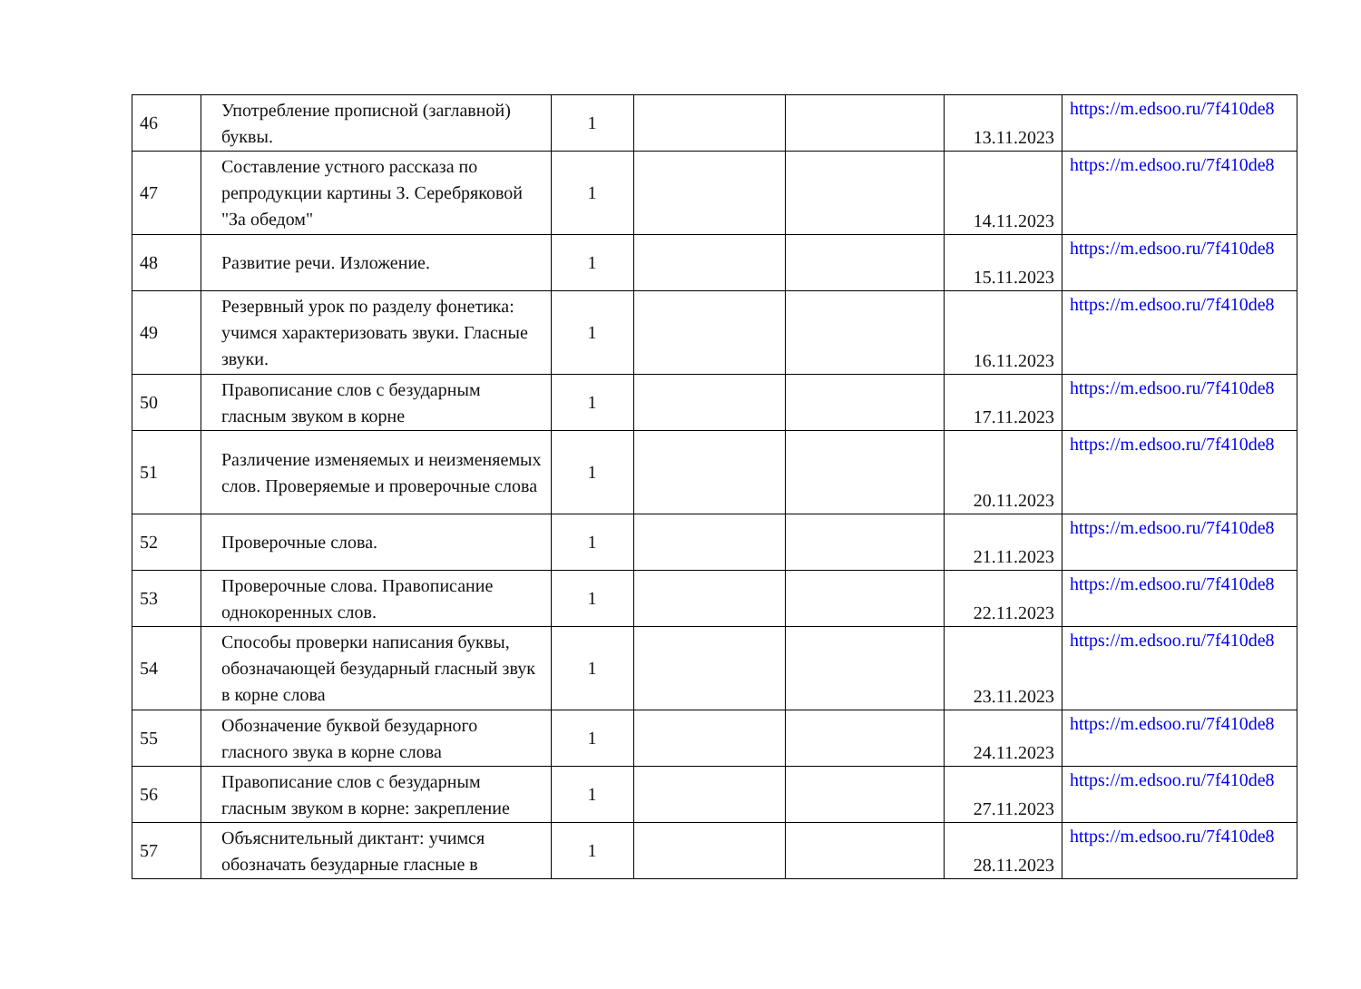| 46 | Употребление прописной (заглавной) буквы. | 1 | | | 13.11.2023 | https://m.edsoo.ru/7f410de8 |
| 47 | Составление устного рассказа по репродукции картины З. Серебряковой "За обедом" | 1 | | | 14.11.2023 | https://m.edsoo.ru/7f410de8 |
| 48 | Развитие речи. Изложение. | 1 | | | 15.11.2023 | https://m.edsoo.ru/7f410de8 |
| 49 | Резервный урок по разделу фонетика: учимся характеризовать звуки. Гласные звуки. | 1 | | | 16.11.2023 | https://m.edsoo.ru/7f410de8 |
| 50 | Правописание слов с безударным гласным звуком в корне | 1 | | | 17.11.2023 | https://m.edsoo.ru/7f410de8 |
| 51 | Различение изменяемых и неизменяемых слов. Проверяемые и проверочные слова | 1 | | | 20.11.2023 | https://m.edsoo.ru/7f410de8 |
| 52 | Проверочные слова. | 1 | | | 21.11.2023 | https://m.edsoo.ru/7f410de8 |
| 53 | Проверочные слова. Правописание однокоренных слов. | 1 | | | 22.11.2023 | https://m.edsoo.ru/7f410de8 |
| 54 | Способы проверки написания буквы, обозначающей безударный гласный звук в корне слова | 1 | | | 23.11.2023 | https://m.edsoo.ru/7f410de8 |
| 55 | Обозначение буквой безударного гласного звука в корне слова | 1 | | | 24.11.2023 | https://m.edsoo.ru/7f410de8 |
| 56 | Правописание слов с безударным гласным звуком в корне: закрепление | 1 | | | 27.11.2023 | https://m.edsoo.ru/7f410de8 |
| 57 | Объяснительный диктант: учимся обозначать безударные гласные в | 1 | | | 28.11.2023 | https://m.edsoo.ru/7f410de8 |